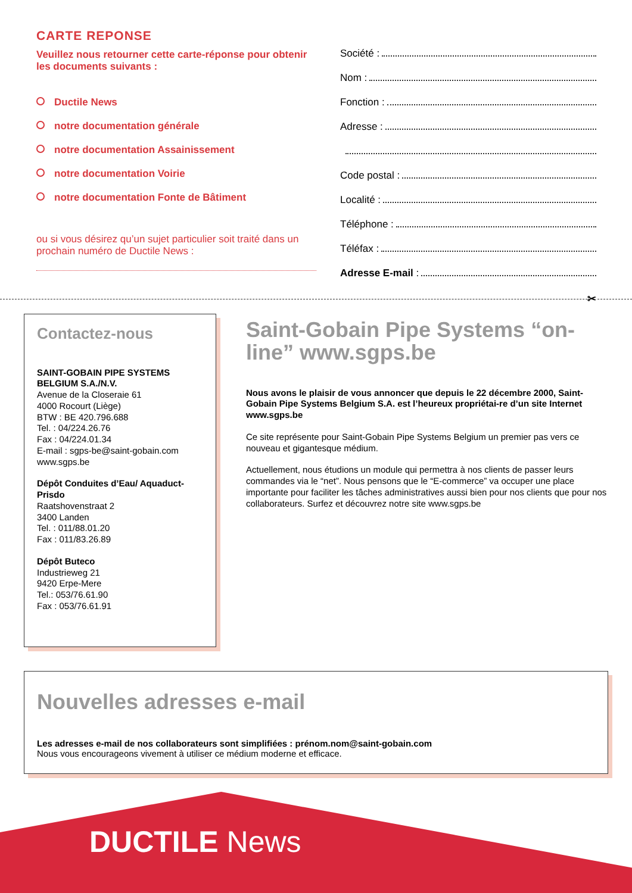CARTE REPONSE
Veuillez nous retourner cette carte-réponse pour obtenir les documents suivants :
Ductile News
notre documentation générale
notre documentation Assainissement
notre documentation Voirie
notre documentation Fonte de Bâtiment
ou si vous désirez qu’un sujet particulier soit traité dans un prochain numéro de Ductile News :
Société :
Nom :
Fonction :
Adresse :
Code postal :
Localité :
Téléphone :
Téléfax :
Adresse E-mail :
✂
Contactez-nous
SAINT-GOBAIN PIPE SYSTEMS BELGIUM S.A./N.V.
Avenue de la Closeraie 61
4000 Rocourt (Liège)
BTW : BE 420.796.688
Tel. : 04/224.26.76
Fax : 04/224.01.34
E-mail : sgps-be@saint-gobain.com
www.sgps.be
Dépôt Conduites d’Eau/ Aquaduct-Prisdo
Raatshovenstraat 2
3400 Landen
Tel. : 011/88.01.20
Fax : 011/83.26.89
Dépôt Buteco
Industrieweg 21
9420 Erpe-Mere
Tel.: 053/76.61.90
Fax : 053/76.61.91
Saint-Gobain Pipe Systems “on-line” www.sgps.be
Nous avons le plaisir de vous annoncer que depuis le 22 décembre 2000, Saint-Gobain Pipe Systems Belgium S.A. est l’heureux propriétai-re d’un site Internet www.sgps.be
Ce site représente pour Saint-Gobain Pipe Systems Belgium un premier pas vers ce nouveau et gigantesque médium.
Actuellement, nous étudions un module qui permettra à nos clients de passer leurs commandes via le “net”. Nous pensons que le “E-commerce” va occuper une place importante pour faciliter les tâches administratives aussi bien pour nos clients que pour nos collaborateurs. Surfez et découvrez notre site www.sgps.be
Nouvelles adresses e-mail
Les adresses e-mail de nos collaborateurs sont simplifiées : prénom.nom@saint-gobain.com
Nous vous encourageons vivement à utiliser ce médium moderne et efficace.
DUCTILE News